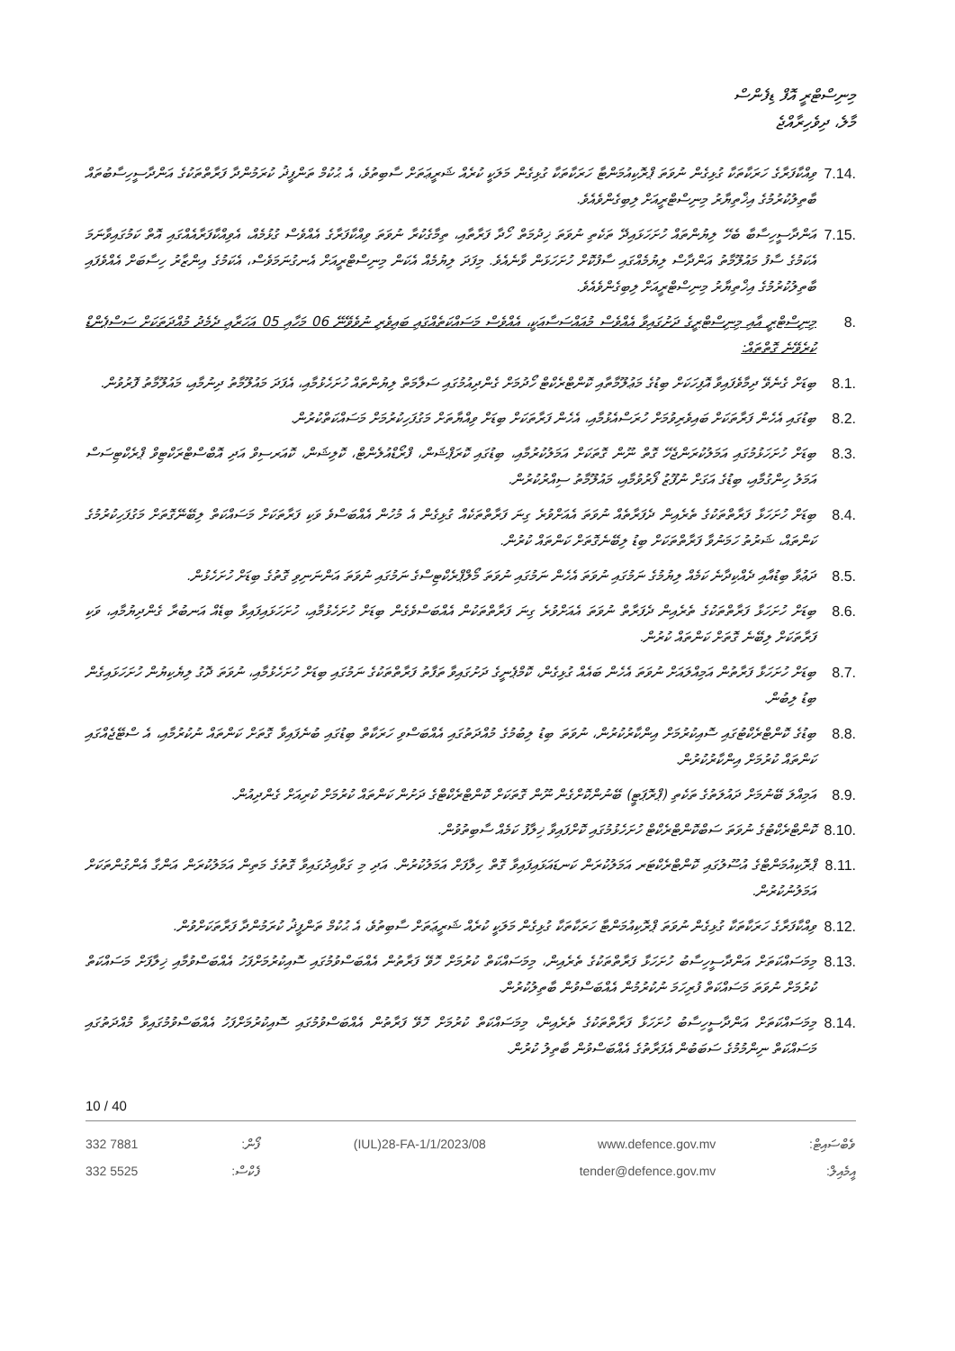މިނިސްޓްރީ އޮފް ޑިފެންސް
މާލެ، ދިވެހިރާއްޖެ
7.14. ވިއްކާފަރާގެ ހަރަކާތަކާ ގުޅިގެން ނުވަތަ ޕްރޮކިއުމަންޓާ ހަރަކާތަކާ ގުޅިގެން މަލަކީ ކުރެއް ޝަރީޢަތަށް ސާބިތުވެ، އެ ޙުކުމް ތަންފީޛު ކުރަމުންދާ ފަރާތްތަކުގެ އަންދާސީހިސާބުތައް ބާތިލުކުރުމުގެ އިޚްތިޔާރު މިނިސްޓްރީއަށް ލިބިގެންވެއެވެ.
7.15. އަންދާސީހިސާބާ ބެހޭ ލިޔުންތައް ހުށަހަޅައިދޭ ތަކެތި ނުވަތަ ޚިދުމަތް ހޯދާ ފަރާތާއި، ތިމާގެކުރާ ނުވަތަ ވިއްކާފަރާގެ އެއްވެސް ގުޅުމެއް، އެވިއްކާފަރާއެއްގައި އޮތް ކަމުގައިވާނަމަ އެކަމުގެ ސާފު މައުލޫމާތު އަންދާސް ލިޔުމެއްގައި ސާފުކޮށް ހުށަހަޅަން ވާނެއެވެ. މިފަދަ ލިޔުމެއް އެކަން މިނިސްޓްރީއަށް އެނގުނަމަވެސް، އެކަމުގެ އިންޒާރު ހިސާބަށް އެއްވެފައި ބާތިލުކުރުމުގެ އިޚްތިޔާރު މިނިސްޓްރީއަށް ލިބިގެންވެއެވެ.
8. މިނިސްޓްރީ އާއި މިނިސްޓްރީގެ ދަށުގައިވާ އެއްވެސް މުއައްސަސާއަކީ، އެއްވެސް މަސައްކަތެއްގައި ބައިވެރި ނުވެވޭނޭ 06 މަހާއި 05 އަހަރާއި ދެމެދު މުއްދަތަކަށް ސަސްޕެންޑް ކުރެވޭނެ ގޮތްތައް:
8.1. ބިޑަށް ގެނެވޭ ދިމާވެފައިވާ އޮފިހަކަށް ބިޑުގެ މަޢުލޫމާތާއި ކޮންޓްރެކްޓް ހޯދުމަށް ގެންދިއުމުގައި ސަލާމަތް ލިޔުންތައް ހުށަހެޅުމާއި، އެފަދަ މައުލޫމާތު ދިނުމާއި، މައުލޫމާތު ފޮރުވުން.
8.2. ބިޑުގައި އެހެން ފަރާތަކަށް ބައިވެރިވުމަށް ހުރަސްއެޅުމާއި، އެހެން ފަރާތަކަށް ބިޑަށް ވިއްޔާތަށް މަގުފަހިކުރުމަށް މަސައްކަތްކުރުން.
8.3. ބިޑަށް ހުށަހަޅުމުގައި އަމަލުކުރަންޖެހޭ ގޮތް ނޫން ގޮތަކަށް އަމަލުކުރުމާއި، ބިޑުގައި ކޮރަޕްޝަން، ފްރޯޑްއުލެންޓް، ކޮލިޝަން، ކޮއަރސިވް އަދި އޮބްސްޓްރަކްޓިވް ޕްރެކްޓިސަސް އަމަލު ހިންގުމާއި، ބިޑުގެ އަގަށް ނުފޫޒު ފޯރުވުމާއި، މައުލޫމާތު ސިއްރުކުރުން.
8.4. ބިޑަށް ހުށަހަޅާ ފަރާތްތަކުގެ ތެރެއިން ދެފަރާތެއް ނުވަތަ އެއަށްވުރެ ގިނަ ފަރާތްތަކެއް ގުޅިގެން އެ މުހުން އެއްބަސްވެ ވަކި ފަރާތަކަށް މަސައްކަތް ލިބޭނޭގޮތަށް މަގުފަހިކުރުމުގެ ކަންތައް، ޝަރުތު ހަމަނުވާ ފަރާތްތަކަށް ބިޑު ލިބޭނެގޮތަށް ކަންތައް ކުރުން.
8.5. ދަޢުވާ ބިޑުއާއި ދެއްކިދާނެ ކަމެއް ލިޔުމުގެ ނަމުގައި ނުވަތަ އެހެން ނަމުގައި ނުވަތަ މޯލްޕްރެކްޓިސްގެ ނަމުގައި ނުވަތަ އަންނަނިވި ގޮތުގެ ބިޑަށް ހުށަހެޅުން.
8.6. ބިޑަށް ހުށަހަޅާ ފަރާތްތަކުގެ ތެރެއިން ދެފަރާތް ނުވަތަ އެއަށްވުރެ ގިނަ ފަރާތްތަކުން އެއްބަސްވެގެން ބިޑަށް ހުށަހެޅުމާއި، ހުށަހަޅައިފައިވާ ބިޑެއް އަނބުރާ ގެންދިޔުމާއި، ވަކި ފަރާތަކަށް ލިބޭނެ ގޮތަށް ކަންތައް ކުރުން.
8.7. ބިޑަށް ހުށަހަޅާ ފަރާތުން އަމިއްލައަށް ނުވަތަ އެހެން ބައެއް ގުޅިގެން، ކޮމްޕެނީގެ ދަށުގައިވާ ތަފާތު ފަރާތްތަކުގެ ނަމުގައި ބިޑަށް ހުށަހެޅުމާއި، ނުވަތަ ދޮގު ލިޔެކިޔުން ހުށަހަޅައިގެން ބިޑު ލިބުން.
8.8. ބިޑުގެ ކޮންޓްރެކްޓުގައި ސޮއިކުރުމަށް އިންކާރުކުރުން، ނުވަތަ ބިޑު ލިބުމުގެ މުއްދަތުގައި އެއްބަސްވި ހަރަކާތް ބިޑުގައި ބުނެފައިވާ ގޮތަށް ކަންތައް ނުކުރުމާއި، އެ ސްޓޭޖެއްގައި ކަންތައް ކުރުމަށް އިންކާރުކުރުން.
8.9. އަމިއްލަ ބޭނުމަށް ދައުލަތުގެ ތަކެތި (ޕްރޮޕަޓީ) ބޭނުންކޮށްގެން ނޫން ގޮތަކަށް ކޮންޓްރެކްޓްގެ ދަށުން ކަންތައް ކުރުމަށް ކުރިއަށް ގެންދިއުން.
8.10. ކޮންޓްރެކްޓުގެ ނުވަތަ ސަބްކޮންޓްރެކްޓް ހުށަހެޅުމުގައި ކޮށްފައިވާ ޚިލާފު ކަމެއް ސާބިތުވުން.
8.11. ޕްރޮކިއުމަންޓްގެ އުސޫލުގައި ކޮންޓްރެކްޓަރ އަމަލުކުރަން ކަނޑައަޅައިފައިވާ ގޮތް ހިލާފަށް އަމަލުކުރުން. އަދި މި ގަވާއިދުގައިވާ ގޮތުގެ މަތިން އަމަލުކުރަން އަންގާ އެންގުންތަކަށް އަމަލުނުކުރުން.
8.12. ވިއްކާފަރާގެ ހަރަކާތަކާ ގުޅިގެން ނުވަތަ ޕްރޮކިއުމަންޓާ ހަރަކާތަކާ ގުޅިގެން މަލަކީ ކުރެއް ޝަރީޢަތަށް ސާބިތުވެ، އެ ޙުކުމް ތަންފީޛު ކުރަމުންދާ ފަރާތަކަށްވުން.
8.13. މިމަސައްކަތަށް އަންދާސީހިސާބު ހުށަހަޅާ ފަރާތްތަކުގެ ތެރެއިން، މިމަސައްކަތް ކުރުމަށް ހޮވޭ ފަރާތުން އެއްބަސްވުމުގައި ސޮއިކުރުމަށްފަހު އެއްބަސްވުމާއި ޚިލާފަށް މަސައްކަތް ކުރުމަށް ނުވަތަ މަސައްކަތް ފުރިހަމަ ނުކުރުމުން އެއްބަސްވުން ބާތިލުކުރުން.
8.14. މިމަސައްކަތަށް އަންދާސީހިސާބު ހުށަހަޅާ ފަރާތްތަކުގެ ތެރެއިން، މިމަސައްކަތް ކުރުމަށް ހޮވޭ ފަރާތުން އެއްބަސްވުމުގައި ސޮއިކުރުމަށްފަހު އެއްބަސްވުމުގައިވާ މުއްދަތުގައި މަސައްކަތް ނިންމުމުގެ ސަބަބުން އެފަރާތުގެ އެއްބަސްވުން ބާތިލު ކުރުން.
10 / 40
332 7881
332 5525
ފޯން:
ފެކްސް:
(IUL)28-FA-1/1/2023/08 www.defence.gov.mv
tender@defence.gov.mv
ވެބްސައިޓް:
އީމެއިލް: